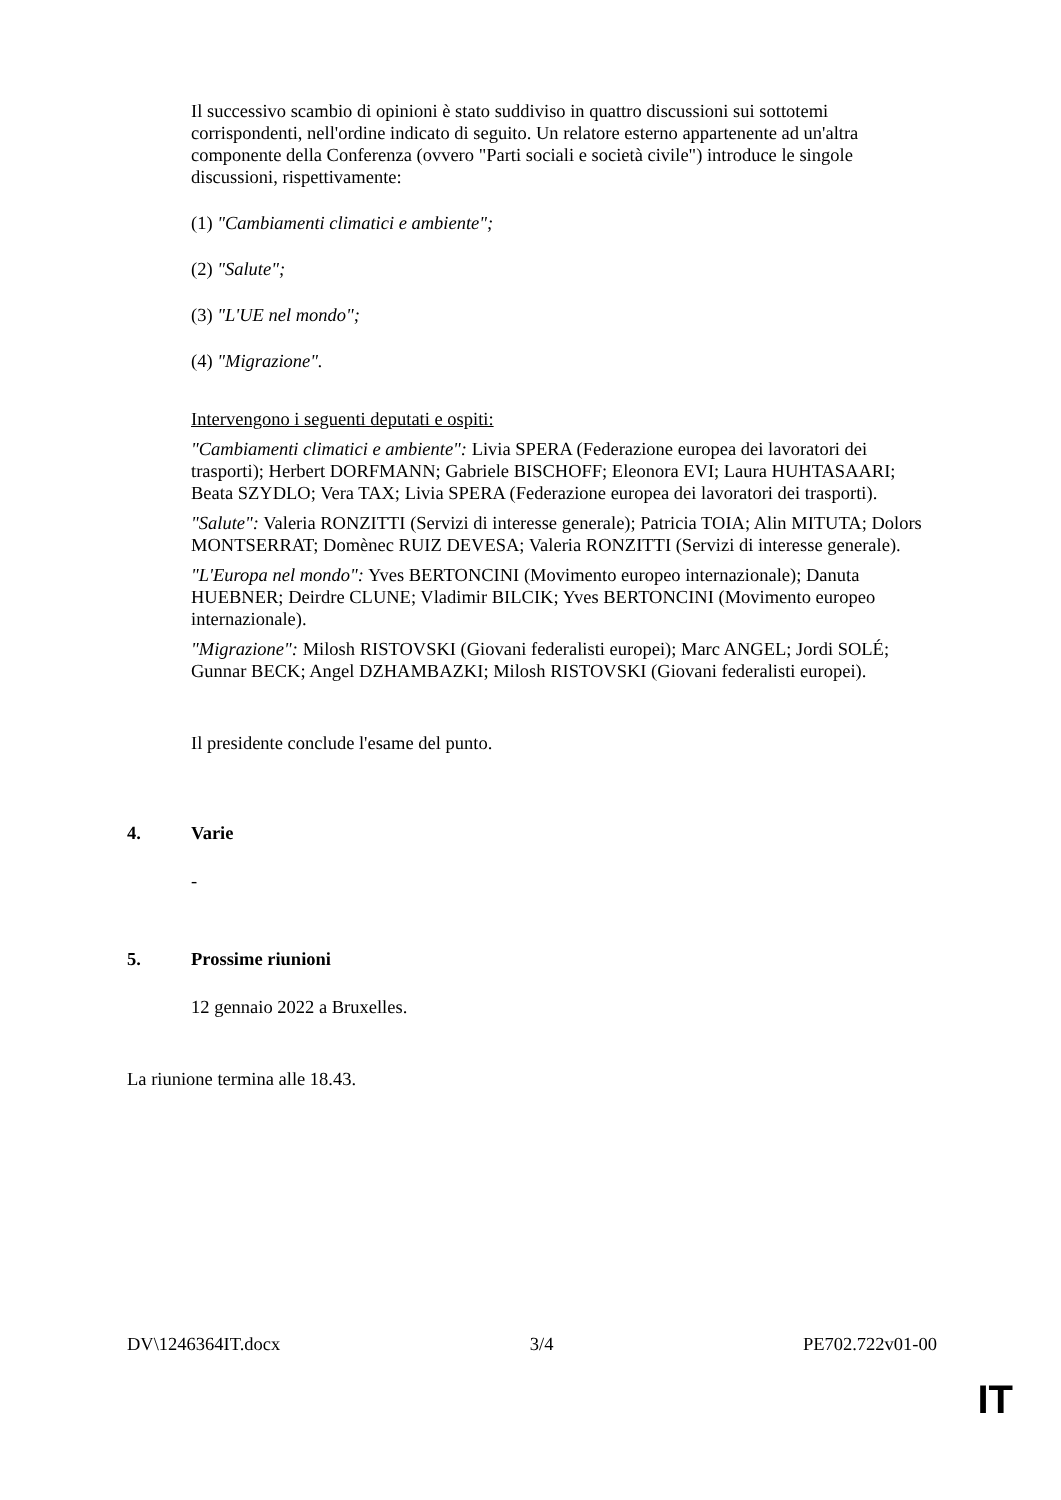Il successivo scambio di opinioni è stato suddiviso in quattro discussioni sui sottotemi corrispondenti, nell'ordine indicato di seguito. Un relatore esterno appartenente ad un'altra componente della Conferenza (ovvero "Parti sociali e società civile") introduce le singole discussioni, rispettivamente:
(1) "Cambiamenti climatici e ambiente";
(2) "Salute";
(3) "L'UE nel mondo";
(4) "Migrazione".
Intervengono i seguenti deputati e ospiti:
"Cambiamenti climatici e ambiente": Livia SPERA (Federazione europea dei lavoratori dei trasporti); Herbert DORFMANN; Gabriele BISCHOFF; Eleonora EVI; Laura HUHTASAARI; Beata SZYDLO; Vera TAX; Livia SPERA (Federazione europea dei lavoratori dei trasporti).
"Salute": Valeria RONZITTI (Servizi di interesse generale); Patricia TOIA; Alin MITUTA; Dolors MONTSERRAT; Domènec RUIZ DEVESA; Valeria RONZITTI (Servizi di interesse generale).
"L'Europa nel mondo": Yves BERTONCINI (Movimento europeo internazionale); Danuta HUEBNER; Deirdre CLUNE; Vladimir BILCIK; Yves BERTONCINI (Movimento europeo internazionale).
"Migrazione": Milosh RISTOVSKI (Giovani federalisti europei); Marc ANGEL; Jordi SOLÉ; Gunnar BECK; Angel DZHAMBAZKI; Milosh RISTOVSKI (Giovani federalisti europei).
Il presidente conclude l'esame del punto.
4. Varie
-
5. Prossime riunioni
12 gennaio 2022 a Bruxelles.
La riunione termina alle 18.43.
DV\1246364IT.docx 3/4 PE702.722v01-00
IT